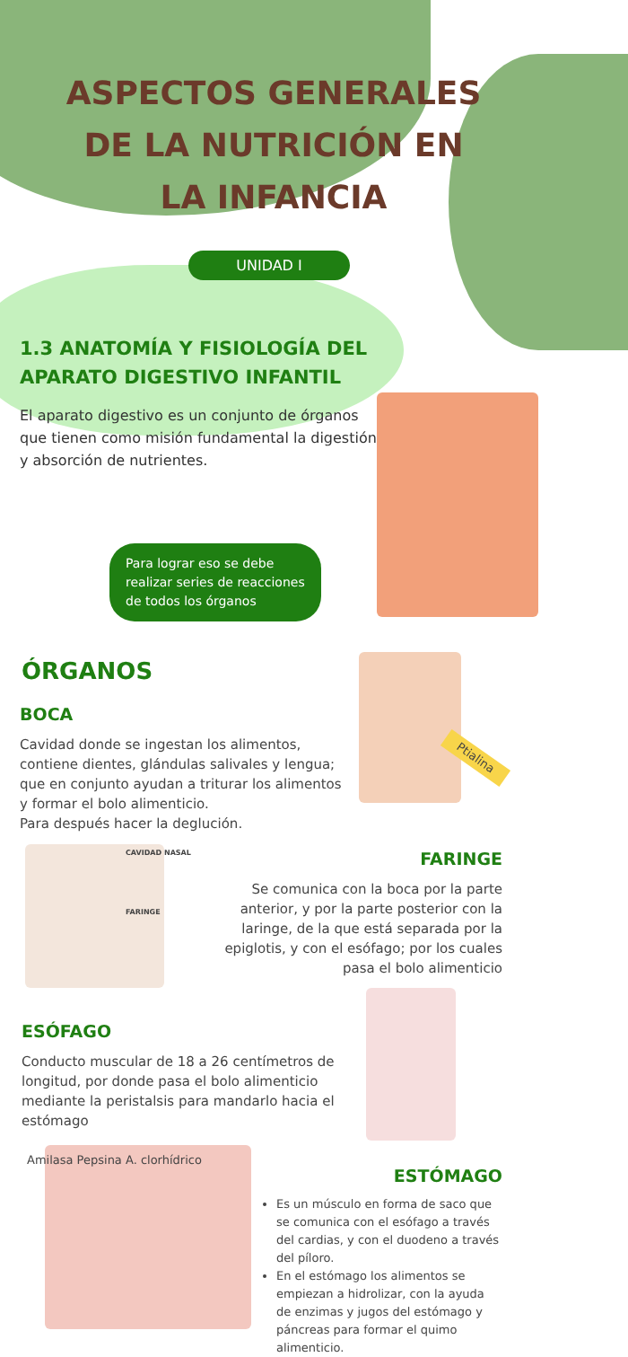ASPECTOS GENERALES DE LA NUTRICIÓN EN LA INFANCIA
UNIDAD I
1.3 ANATOMÍA Y FISIOLOGÍA DEL APARATO DIGESTIVO INFANTIL
El aparato digestivo es un conjunto de órganos que tienen como misión fundamental la digestión y absorción de nutrientes.
Para lograr eso se debe realizar series de reacciones de todos los órganos
ÓRGANOS
BOCA
Cavidad donde se ingestan los alimentos, contiene dientes, glándulas salivales y lengua; que en conjunto ayudan a triturar los alimentos y formar el bolo alimenticio.
Para después hacer la deglución.
Ptialina
FARINGE
Se comunica con la boca por la parte anterior, y por la parte posterior con la laringe, de la que está separada por la epiglotis, y con el esófago; por los cuales pasa el bolo alimenticio
CAVIDAD NASAL
FARINGE
ESÓFAGO
Conducto muscular de 18 a 26 centímetros de longitud, por donde pasa el bolo alimenticio mediante la peristalsis para mandarlo hacia el estómago
ESTÓMAGO
Es un músculo en forma de saco que se comunica con el esófago a través del cardias, y con el duodeno a través del píloro.
En el estómago los alimentos se empiezan a hidrolizar, con la ayuda de enzimas y jugos del estómago y páncreas para formar el quimo alimenticio.
Amilasa Pepsina A. clorhídrico